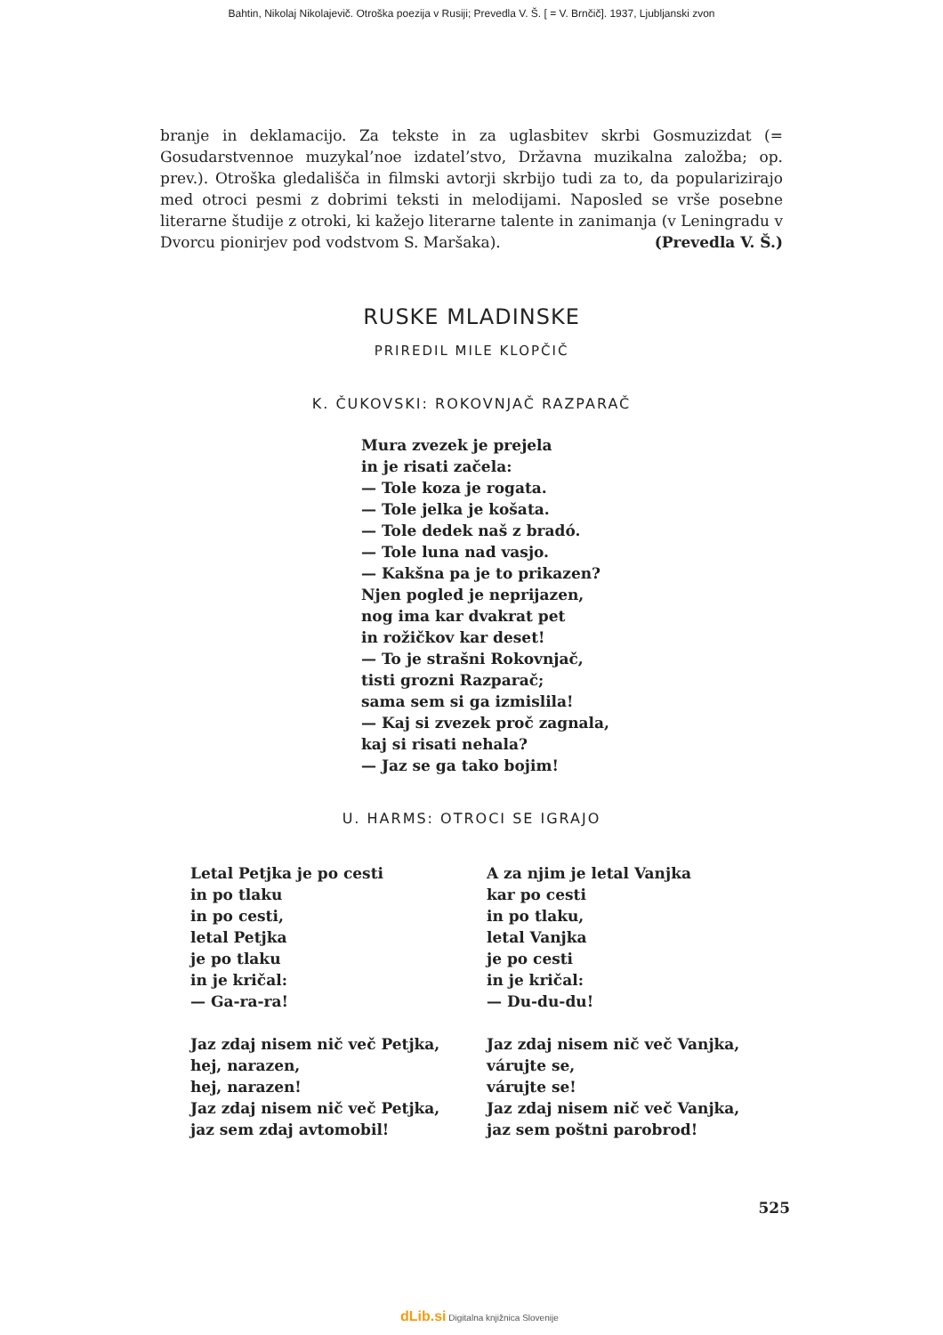Bahtin, Nikolaj Nikolajevič. Otroška poezija v Rusiji; Prevedla V. Š. [ = V. Brnčič]. 1937, Ljubljanski zvon
branje in deklamacijo. Za tekste in za uglasbitev skrbi Gosmuzizdat (= Gosudarstvennoe muzykal’noe izdatel’stvo, Državna muzikalna založba; op. prev.). Otroška gledališča in filmski avtorji skrbijo tudi za to, da popularizirajo med otroci pesmi z dobrimi teksti in melodijami. Naposled se vrše posebne literarne študije z otroki, ki kažejo literarne talente in zanimanja (v Leningradu v Dvorcu pionirjev pod vodstvom S. Maršaka). (Prevedla V. Š.)
RUSKE MLADINSKE
PRIREDIL MILE KLOPČIČ
K. ČUKOVSKI: ROKOVNJAČ RAZPARAČ
Mura zvezek je prejela
in je risati začela:
— Tole koza je rogata.
— Tole jelka je košata.
— Tole dedek naš z bradó.
— Tole luna nad vasjo.
— Kakšna pa je to prikazen?
Njen pogled je neprijazen,
nog ima kar dvakrat pet
in rožičkov kar deset!
— To je strašni Rokovnjač,
tisti grozni Razparač;
sama sem si ga izmislila!
— Kaj si zvezek proč zagnala,
kaj si risati nehala?
— Jaz se ga tako bojim!
U. HARMS: OTROCI SE IGRAJO
Letal Petjka je po cesti
in po tlaku
in po cesti,
letal Petjka
je po tlaku
in je kričal:
— Ga-ra-ra!
Jaz zdaj nisem nič več Petjka,
hej, narazen,
hej, narazen!
Jaz zdaj nisem nič več Petjka,
jaz sem zdaj avtomobil!
A za njim je letal Vanjka
kar po cesti
in po tlaku,
letal Vanjka
je po cesti
in je kričal:
— Du-du-du!
Jaz zdaj nisem nič več Vanjka,
várujte se,
várujte se!
Jaz zdaj nisem nič več Vanjka,
jaz sem poštni parobrod!
525
dLib.si Digitalna knjižnica Slovenije